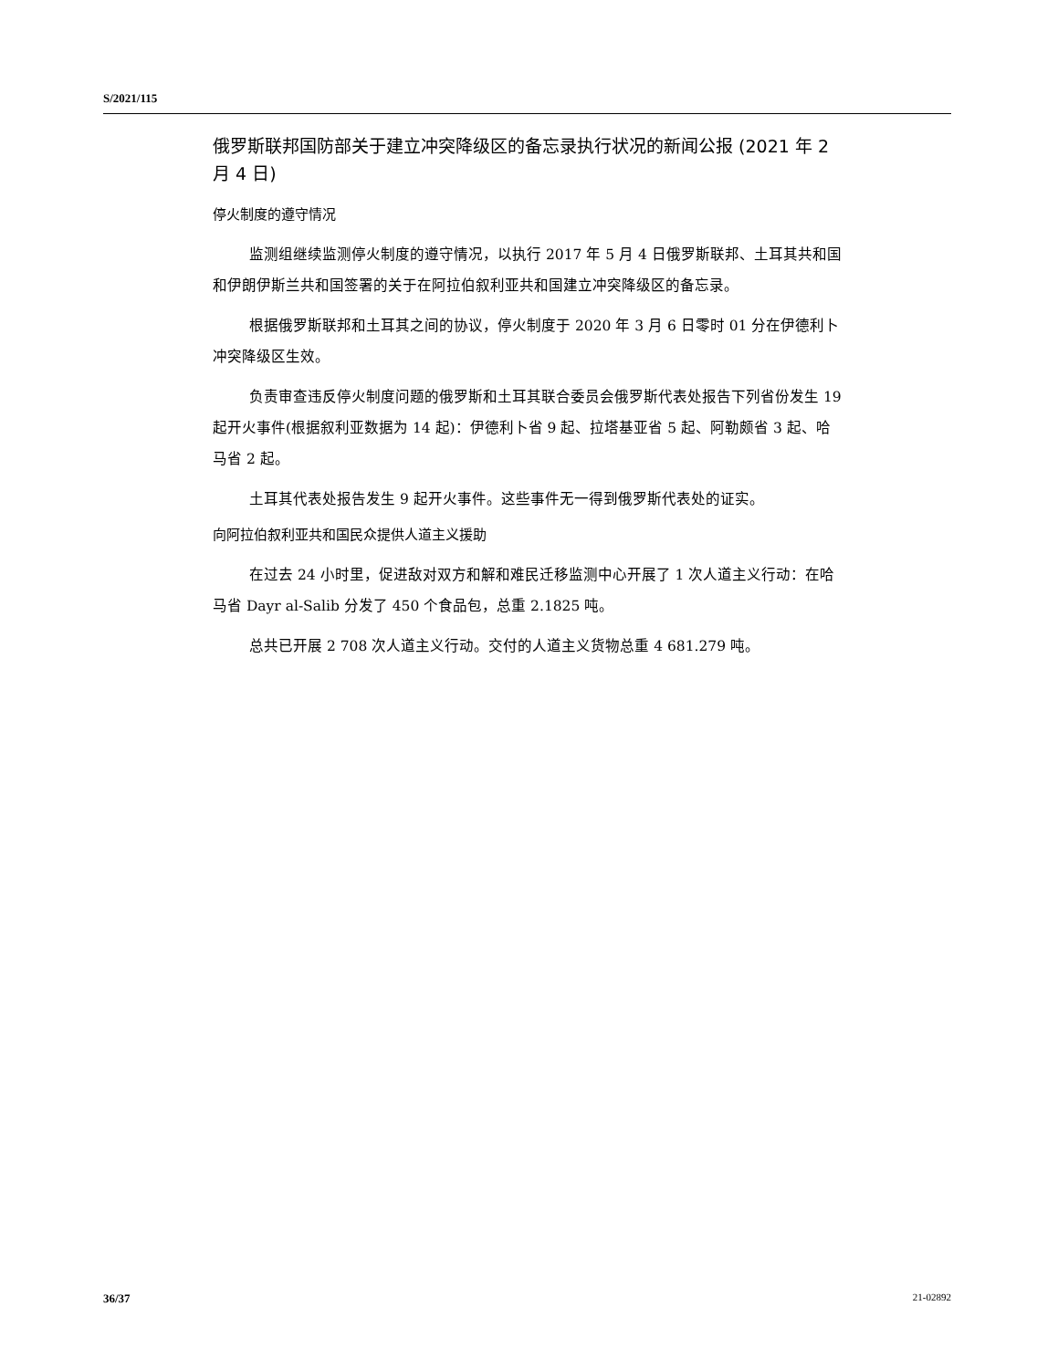S/2021/115
俄罗斯联邦国防部关于建立冲突降级区的备忘录执行状况的新闻公报 (2021 年 2 月 4 日)
停火制度的遵守情况
监测组继续监测停火制度的遵守情况，以执行 2017 年 5 月 4 日俄罗斯联邦、土耳其共和国和伊朗伊斯兰共和国签署的关于在阿拉伯叙利亚共和国建立冲突降级区的备忘录。
根据俄罗斯联邦和土耳其之间的协议，停火制度于 2020 年 3 月 6 日零时 01 分在伊德利卜冲突降级区生效。
负责审查违反停火制度问题的俄罗斯和土耳其联合委员会俄罗斯代表处报告下列省份发生 19 起开火事件(根据叙利亚数据为 14 起)：伊德利卜省 9 起、拉塔基亚省 5 起、阿勒颇省 3 起、哈马省 2 起。
土耳其代表处报告发生 9 起开火事件。这些事件无一得到俄罗斯代表处的证实。
向阿拉伯叙利亚共和国民众提供人道主义援助
在过去 24 小时里，促进敌对双方和解和难民迁移监测中心开展了 1 次人道主义行动：在哈马省 Dayr al-Salib 分发了 450 个食品包，总重 2.1825 吨。
总共已开展 2 708 次人道主义行动。交付的人道主义货物总重 4 681.279 吨。
36/37 21-02892